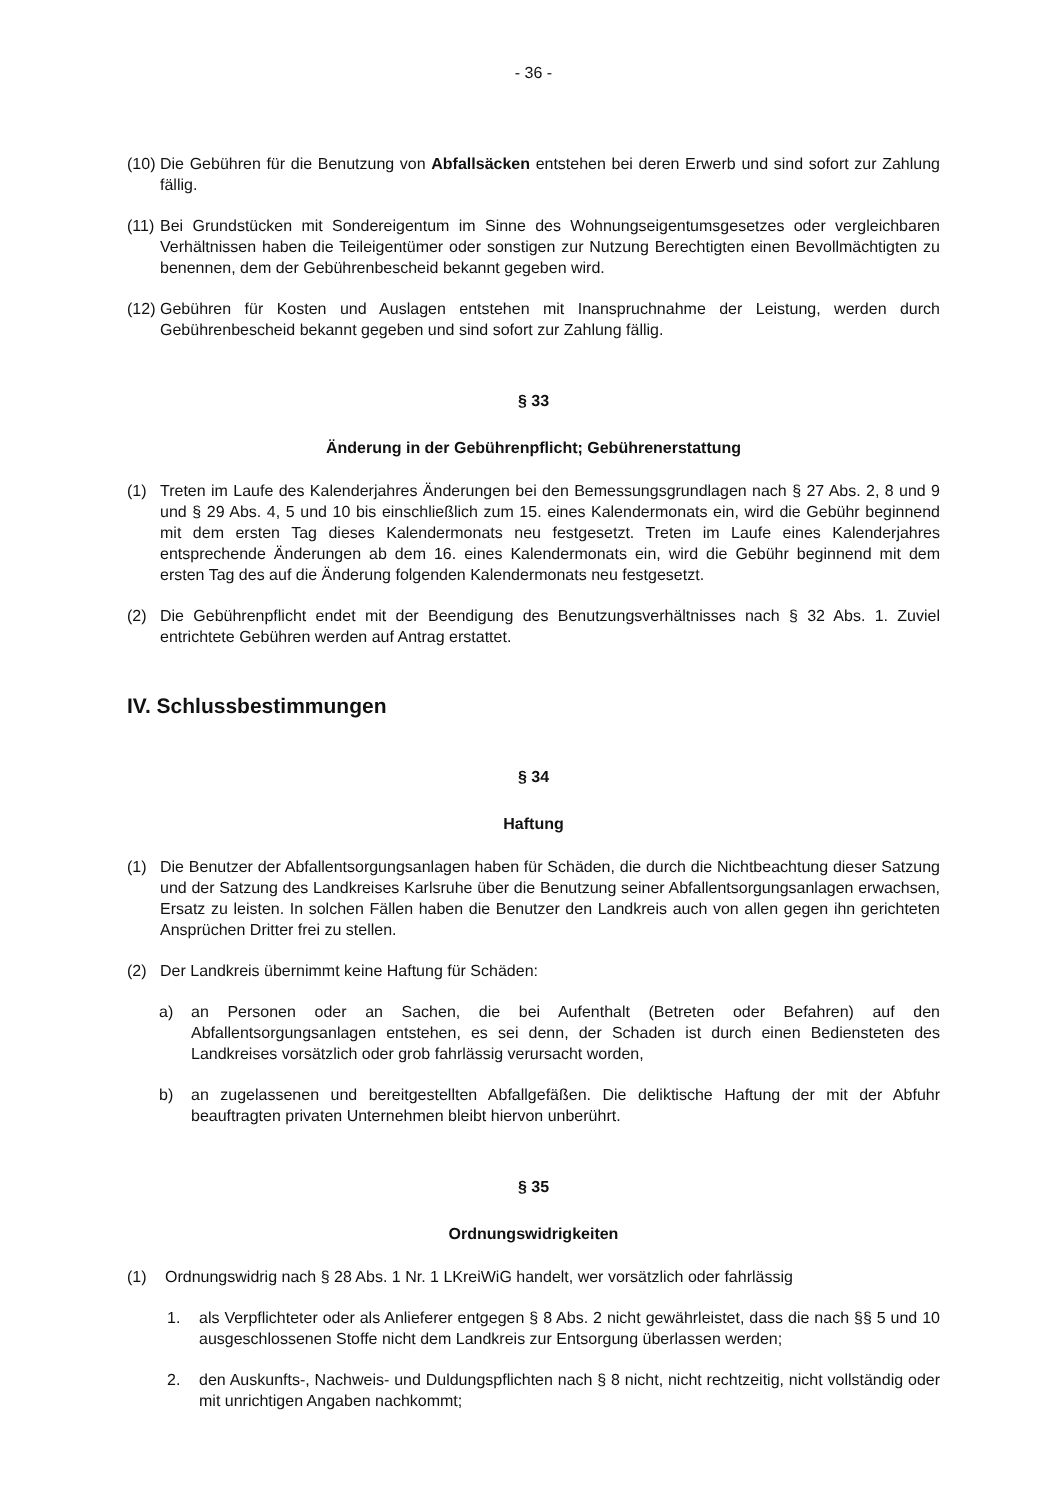- 36 -
(10) Die Gebühren für die Benutzung von Abfallsäcken entstehen bei deren Erwerb und sind sofort zur Zahlung fällig.
(11) Bei Grundstücken mit Sondereigentum im Sinne des Wohnungseigentumsgesetzes oder vergleichbaren Verhältnissen haben die Teileigentümer oder sonstigen zur Nutzung Berechtigten einen Bevollmächtigten zu benennen, dem der Gebührenbescheid bekannt gegeben wird.
(12) Gebühren für Kosten und Auslagen entstehen mit Inanspruchnahme der Leistung, werden durch Gebührenbescheid bekannt gegeben und sind sofort zur Zahlung fällig.
§ 33
Änderung in der Gebührenpflicht; Gebührenerstattung
(1) Treten im Laufe des Kalenderjahres Änderungen bei den Bemessungsgrundlagen nach § 27 Abs. 2, 8 und 9 und § 29 Abs. 4, 5 und 10 bis einschließlich zum 15. eines Kalendermonats ein, wird die Gebühr beginnend mit dem ersten Tag dieses Kalendermonats neu festgesetzt. Treten im Laufe eines Kalenderjahres entsprechende Änderungen ab dem 16. eines Kalendermonats ein, wird die Gebühr beginnend mit dem ersten Tag des auf die Änderung folgenden Kalendermonats neu festgesetzt.
(2) Die Gebührenpflicht endet mit der Beendigung des Benutzungsverhältnisses nach § 32 Abs. 1. Zuviel entrichtete Gebühren werden auf Antrag erstattet.
IV. Schlussbestimmungen
§ 34
Haftung
(1) Die Benutzer der Abfallentsorgungsanlagen haben für Schäden, die durch die Nichtbeachtung dieser Satzung und der Satzung des Landkreises Karlsruhe über die Benutzung seiner Abfallentsorgungsanlagen erwachsen, Ersatz zu leisten. In solchen Fällen haben die Benutzer den Landkreis auch von allen gegen ihn gerichteten Ansprüchen Dritter frei zu stellen.
(2) Der Landkreis übernimmt keine Haftung für Schäden:
a) an Personen oder an Sachen, die bei Aufenthalt (Betreten oder Befahren) auf den Abfallentsorgungsanlagen entstehen, es sei denn, der Schaden ist durch einen Bediensteten des Landkreises vorsätzlich oder grob fahrlässig verursacht worden,
b) an zugelassenen und bereitgestellten Abfallgefäßen. Die deliktische Haftung der mit der Abfuhr beauftragten privaten Unternehmen bleibt hiervon unberührt.
§ 35
Ordnungswidrigkeiten
(1) Ordnungswidrig nach § 28 Abs. 1 Nr. 1 LKreiWiG handelt, wer vorsätzlich oder fahrlässig
1. als Verpflichteter oder als Anlieferer entgegen § 8 Abs. 2 nicht gewährleistet, dass die nach §§ 5 und 10 ausgeschlossenen Stoffe nicht dem Landkreis zur Entsorgung überlassen werden;
2. den Auskunfts-, Nachweis- und Duldungspflichten nach § 8 nicht, nicht rechtzeitig, nicht vollständig oder mit unrichtigen Angaben nachkommt;